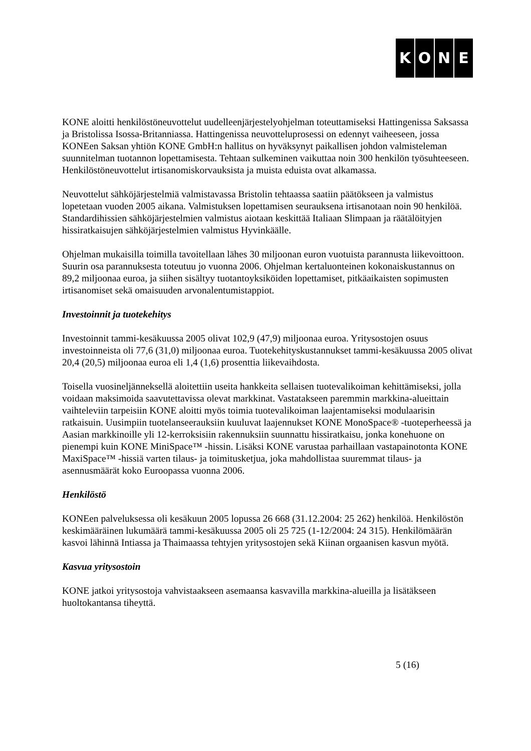KONE
KONE aloitti henkilöstöneuvottelut uudelleenjärjestelyohjelman toteuttamiseksi Hattingenissa Saksassa ja Bristolissa Isossa-Britanniassa. Hattingenissa neuvotteluprosessi on edennyt vaiheeseen, jossa KONEen Saksan yhtiön KONE GmbH:n hallitus on hyväksynyt paikallisen johdon valmisteleman suunnitelman tuotannon lopettamisesta. Tehtaan sulkeminen vaikuttaa noin 300 henkilön työsuhteeseen. Henkilöstöneuvottelut irtisanomiskorvauksista ja muista eduista ovat alkamassa.
Neuvottelut sähköjärjestelmiä valmistavassa Bristolin tehtaassa saatiin päätökseen ja valmistus lopetetaan vuoden 2005 aikana. Valmistuksen lopettamisen seurauksena irtisanotaan noin 90 henkilöä. Standardihissien sähköjärjestelmien valmistus aiotaan keskittää Italiaan Slimpaan ja räätälöityjen hissiratkaisujen sähköjärjestelmien valmistus Hyvinkäälle.
Ohjelman mukaisilla toimilla tavoitellaan lähes 30 miljoonan euron vuotuista parannusta liikevoittoon. Suurin osa parannuksesta toteutuu jo vuonna 2006. Ohjelman kertaluonteinen kokonaiskustannus on 89,2 miljoonaa euroa, ja siihen sisältyy tuotantoyksiköiden lopettamiset, pitkäaikaisten sopimusten irtisanomiset sekä omaisuuden arvonalentumistappiot.
Investoinnit ja tuotekehitys
Investoinnit tammi-kesäkuussa 2005 olivat 102,9 (47,9) miljoonaa euroa. Yritysostojen osuus investoinneista oli 77,6 (31,0) miljoonaa euroa. Tuotekehityskustannukset tammi-kesäkuussa 2005 olivat 20,4 (20,5) miljoonaa euroa eli 1,4 (1,6) prosenttia liikevaihdosta.
Toisella vuosineljänneksellä aloitettiin useita hankkeita sellaisen tuotevalikoiman kehittämiseksi, jolla voidaan maksimoida saavutettavissa olevat markkinat. Vastatakseen paremmin markkina-alueittain vaihteleviin tarpeisiin KONE aloitti myös toimia tuotevalikoiman laajentamiseksi modulaarisin ratkaisuin. Uusimpiin tuotelanseerauksiin kuuluvat laajennukset KONE MonoSpace® -tuoteperheessä ja Aasian markkinoille yli 12-kerroksisiin rakennuksiin suunnattu hissiratkaisu, jonka konehuone on pienempi kuin KONE MiniSpace™ -hissin. Lisäksi KONE varustaa parhaillaan vastapainotonta KONE MaxiSpace™ -hissiä varten tilaus- ja toimitusketjua, joka mahdollistaa suuremmat tilaus- ja asennusmäärät koko Euroopassa vuonna 2006.
Henkilöstö
KONEen palveluksessa oli kesäkuun 2005 lopussa 26 668 (31.12.2004: 25 262) henkilöä. Henkilöstön keskimääräinen lukumäärä tammi-kesäkuussa 2005 oli 25 725 (1-12/2004: 24 315). Henkilömäärän kasvoi lähinnä Intiassa ja Thaimaassa tehtyjen yritysostojen sekä Kiinan orgaanisen kasvun myötä.
Kasvua yritysostoin
KONE jatkoi yritysostoja vahvistaakseen asemaansa kasvavilla markkina-alueilla ja lisätäkseen huoltokantansa tiheyttä.
5 (16)